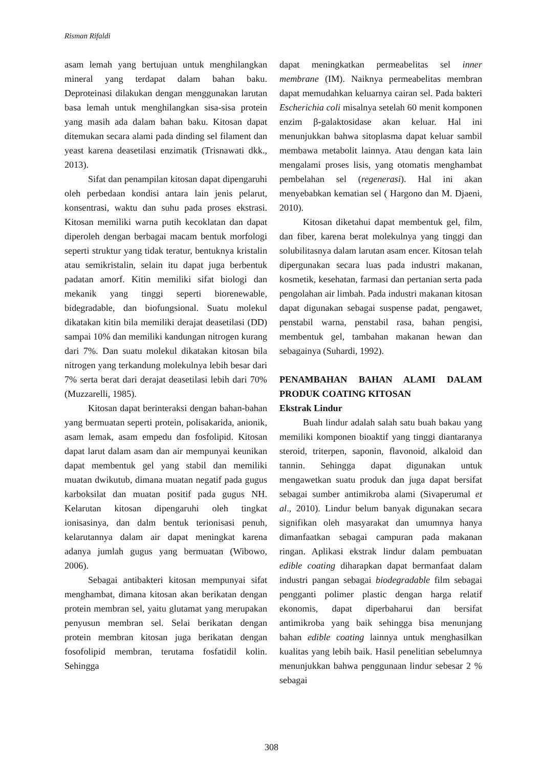Risman Rifaldi
asam lemah yang bertujuan untuk menghilangkan mineral yang terdapat dalam bahan baku. Deproteinasi dilakukan dengan menggunakan larutan basa lemah untuk menghilangkan sisa-sisa protein yang masih ada dalam bahan baku. Kitosan dapat ditemukan secara alami pada dinding sel filament dan yeast karena deasetilasi enzimatik (Trisnawati dkk., 2013).
Sifat dan penampilan kitosan dapat dipengaruhi oleh perbedaan kondisi antara lain jenis pelarut, konsentrasi, waktu dan suhu pada proses ekstrasi. Kitosan memiliki warna putih kecoklatan dan dapat diperoleh dengan berbagai macam bentuk morfologi seperti struktur yang tidak teratur, bentuknya kristalin atau semikristalin, selain itu dapat juga berbentuk padatan amorf. Kitin memiliki sifat biologi dan mekanik yang tinggi seperti biorenewable, bidegradable, dan biofungsional. Suatu molekul dikatakan kitin bila memiliki derajat deasetilasi (DD) sampai 10% dan memiliki kandungan nitrogen kurang dari 7%. Dan suatu molekul dikatakan kitosan bila nitrogen yang terkandung molekulnya lebih besar dari 7% serta berat dari derajat deasetilasi lebih dari 70% (Muzzarelli, 1985).
Kitosan dapat berinteraksi dengan bahan-bahan yang bermuatan seperti protein, polisakarida, anionik, asam lemak, asam empedu dan fosfolipid. Kitosan dapat larut dalam asam dan air mempunyai keunikan dapat membentuk gel yang stabil dan memiliki muatan dwikutub, dimana muatan negatif pada gugus karboksilat dan muatan positif pada gugus NH. Kelarutan kitosan dipengaruhi oleh tingkat ionisasinya, dan dalm bentuk terionisasi penuh, kelarutannya dalam air dapat meningkat karena adanya jumlah gugus yang bermuatan (Wibowo, 2006).
Sebagai antibakteri kitosan mempunyai sifat menghambat, dimana kitosan akan berikatan dengan protein membran sel, yaitu glutamat yang merupakan penyusun membran sel. Selai berikatan dengan protein membran kitosan juga berikatan dengan fosofolipid membran, terutama fosfatidil kolin. Sehingga
dapat meningkatkan permeabelitas sel inner membrane (IM). Naiknya permeabelitas membran dapat memudahkan keluarnya cairan sel. Pada bakteri Escherichia coli misalnya setelah 60 menit komponen enzim β-galaktosidase akan keluar. Hal ini menunjukkan bahwa sitoplasma dapat keluar sambil membawa metabolit lainnya. Atau dengan kata lain mengalami proses lisis, yang otomatis menghambat pembelahan sel (regenerasi). Hal ini akan menyebabkan kematian sel ( Hargono dan M. Djaeni, 2010).
Kitosan diketahui dapat membentuk gel, film, dan fiber, karena berat molekulnya yang tinggi dan solubilitasnya dalam larutan asam encer. Kitosan telah dipergunakan secara luas pada industri makanan, kosmetik, kesehatan, farmasi dan pertanian serta pada pengolahan air limbah. Pada industri makanan kitosan dapat digunakan sebagai suspense padat, pengawet, penstabil warna, penstabil rasa, bahan pengisi, membentuk gel, tambahan makanan hewan dan sebagainya (Suhardi, 1992).
PENAMBAHAN BAHAN ALAMI DALAM PRODUK COATING KITOSAN
Ekstrak Lindur
Buah lindur adalah salah satu buah bakau yang memiliki komponen bioaktif yang tinggi diantaranya steroid, triterpen, saponin, flavonoid, alkaloid dan tannin. Sehingga dapat digunakan untuk mengawetkan suatu produk dan juga dapat bersifat sebagai sumber antimikroba alami (Sivaperumal et al., 2010). Lindur belum banyak digunakan secara signifikan oleh masyarakat dan umumnya hanya dimanfaatkan sebagai campuran pada makanan ringan. Aplikasi ekstrak lindur dalam pembuatan edible coating diharapkan dapat bermanfaat dalam industri pangan sebagai biodegradable film sebagai pengganti polimer plastic dengan harga relatif ekonomis, dapat diperbaharui dan bersifat antimikroba yang baik sehingga bisa menunjang bahan edible coating lainnya untuk menghasilkan kualitas yang lebih baik. Hasil penelitian sebelumnya menunjukkan bahwa penggunaan lindur sebesar 2 % sebagai
308